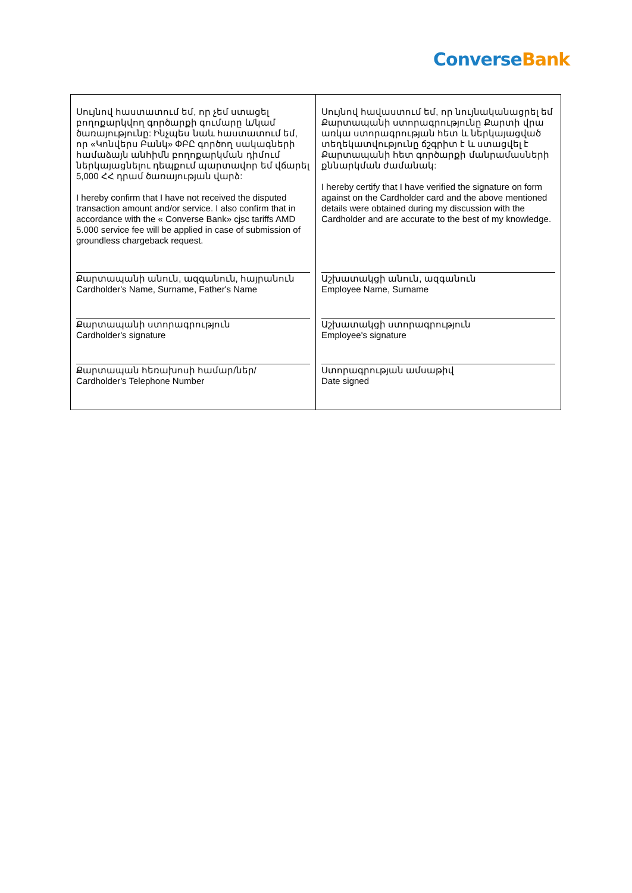Converse Bank
| Սույնով հաստատում եմ, որ չեմ ստացել բողոքարկվող գործարքի գումարը և/կամ ծառայությունը: Ինչպես նաև հաստատում եմ, որ «Կոնվերս Բանկ» ՓԲԸ գործող սակագների համաձայն անհիմն բողոքարկման դիմում ներկայացնելու դեպքում պարտավոր եմ վճարել 5,000 ՀՀ դրամ ծառայության վարձ: I hereby confirm that I have not received the disputed transaction amount and/or service. I also confirm that in accordance with the « Converse Bank» cjsc tariffs AMD 5.000 service fee will be applied in case of submission of groundless chargeback request. | Սույնով հավաստում եմ, որ նույնականացրել եմ Քարտապանի ստորագրությունը Քարտի վրա առկա ստորագրության հետ և ներկայացված տեղեկատվությունը ճշգրիտ է և ստացվել է Քարտապանի հետ գործարքի մանրամասների քննարկման ժամանակ: I hereby certify that I have verified the signature on form against on the Cardholder card and the above mentioned details were obtained during my discussion with the Cardholder and are accurate to the best of my knowledge. |
| Քարտապանի անուն, ազգանուն, հայրանուն Cardholder's Name, Surname, Father's Name | Աշխատակցի անուն, ազգանուն Employee Name, Surname |
| Քարտապանի ստորագրություն Cardholder's signature | Աշխատակցի ստորագրություն Employee's signature |
| Քարտապան հեռախոսի համար/ներ/ Cardholder's Telephone Number | Ստորագրության ամսաթիվ Date signed |